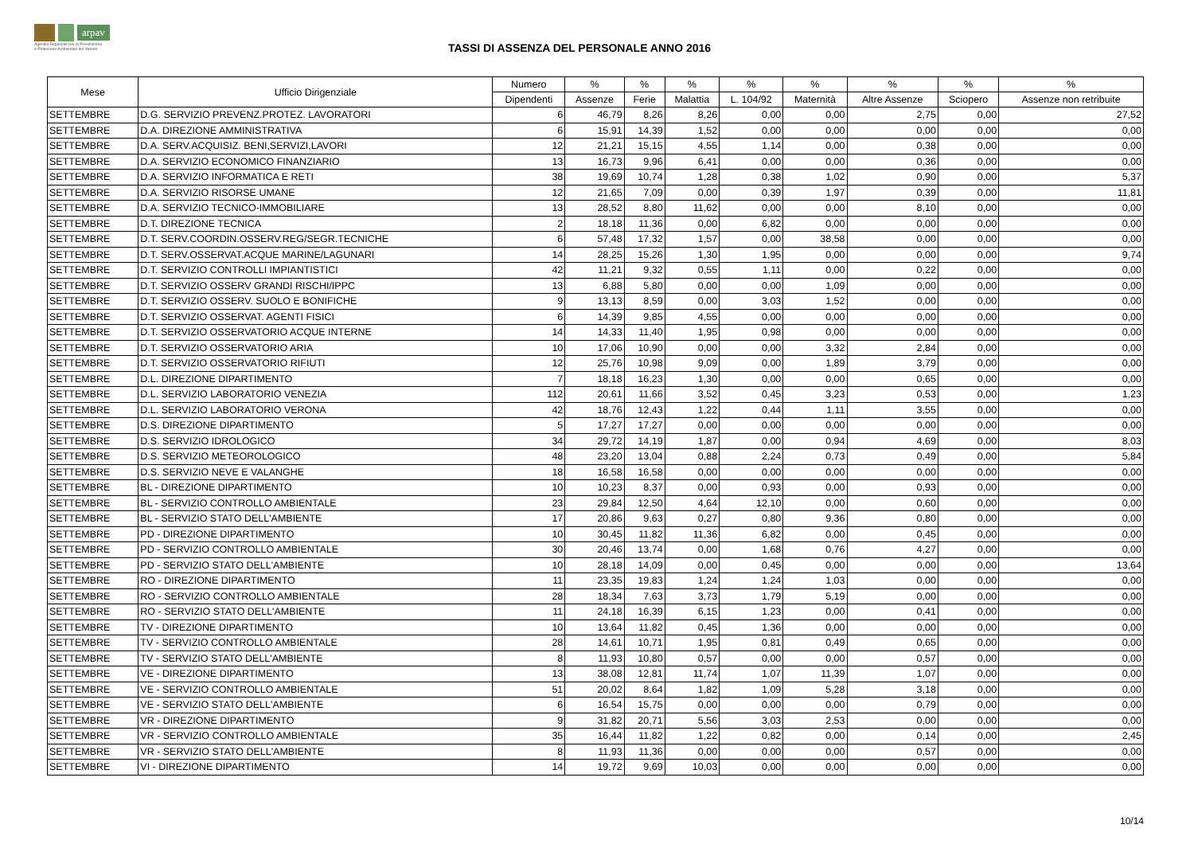arpav
Agenzia Regionale per la Prevenzione
e Protezione Ambientale del Veneto
TASSI DI ASSENZA DEL PERSONALE ANNO 2016
| Mese | Ufficio Dirigenziale | Numero | % | % | % | % | % | % | % | % |
| --- | --- | --- | --- | --- | --- | --- | --- | --- | --- | --- |
| | | Dipendenti | Assenze | Ferie | Malattia | L. 104/92 | Maternità | Altre Assenze | Sciopero | Assenze non retribuite |
| SETTEMBRE | D.G. SERVIZIO PREVENZ.PROTEZ. LAVORATORI | 6 | 46,79 | 8,26 | 8,26 | 0,00 | 0,00 | 2,75 | 0,00 | 27,52 |
| SETTEMBRE | D.A. DIREZIONE AMMINISTRATIVA | 6 | 15,91 | 14,39 | 1,52 | 0,00 | 0,00 | 0,00 | 0,00 | 0,00 |
| SETTEMBRE | D.A. SERV.ACQUISIZ. BENI,SERVIZI,LAVORI | 12 | 21,21 | 15,15 | 4,55 | 1,14 | 0,00 | 0,38 | 0,00 | 0,00 |
| SETTEMBRE | D.A. SERVIZIO ECONOMICO FINANZIARIO | 13 | 16,73 | 9,96 | 6,41 | 0,00 | 0,00 | 0,36 | 0,00 | 0,00 |
| SETTEMBRE | D.A. SERVIZIO INFORMATICA E RETI | 38 | 19,69 | 10,74 | 1,28 | 0,38 | 1,02 | 0,90 | 0,00 | 5,37 |
| SETTEMBRE | D.A. SERVIZIO RISORSE UMANE | 12 | 21,65 | 7,09 | 0,00 | 0,39 | 1,97 | 0,39 | 0,00 | 11,81 |
| SETTEMBRE | D.A. SERVIZIO TECNICO-IMMOBILIARE | 13 | 28,52 | 8,80 | 11,62 | 0,00 | 0,00 | 8,10 | 0,00 | 0,00 |
| SETTEMBRE | D.T. DIREZIONE TECNICA | 2 | 18,18 | 11,36 | 0,00 | 6,82 | 0,00 | 0,00 | 0,00 | 0,00 |
| SETTEMBRE | D.T. SERV.COORDIN.OSSERV.REG/SEGR.TECNICHE | 6 | 57,48 | 17,32 | 1,57 | 0,00 | 38,58 | 0,00 | 0,00 | 0,00 |
| SETTEMBRE | D.T. SERV.OSSERVAT.ACQUE MARINE/LAGUNARI | 14 | 28,25 | 15,26 | 1,30 | 1,95 | 0,00 | 0,00 | 0,00 | 9,74 |
| SETTEMBRE | D.T. SERVIZIO CONTROLLI IMPIANTISTICI | 42 | 11,21 | 9,32 | 0,55 | 1,11 | 0,00 | 0,22 | 0,00 | 0,00 |
| SETTEMBRE | D.T. SERVIZIO OSSERV GRANDI RISCHI/IPPC | 13 | 6,88 | 5,80 | 0,00 | 0,00 | 1,09 | 0,00 | 0,00 | 0,00 |
| SETTEMBRE | D.T. SERVIZIO OSSERV. SUOLO E BONIFICHE | 9 | 13,13 | 8,59 | 0,00 | 3,03 | 1,52 | 0,00 | 0,00 | 0,00 |
| SETTEMBRE | D.T. SERVIZIO OSSERVAT. AGENTI FISICI | 6 | 14,39 | 9,85 | 4,55 | 0,00 | 0,00 | 0,00 | 0,00 | 0,00 |
| SETTEMBRE | D.T. SERVIZIO OSSERVATORIO ACQUE INTERNE | 14 | 14,33 | 11,40 | 1,95 | 0,98 | 0,00 | 0,00 | 0,00 | 0,00 |
| SETTEMBRE | D.T. SERVIZIO OSSERVATORIO ARIA | 10 | 17,06 | 10,90 | 0,00 | 0,00 | 3,32 | 2,84 | 0,00 | 0,00 |
| SETTEMBRE | D.T. SERVIZIO OSSERVATORIO RIFIUTI | 12 | 25,76 | 10,98 | 9,09 | 0,00 | 1,89 | 3,79 | 0,00 | 0,00 |
| SETTEMBRE | D.L. DIREZIONE DIPARTIMENTO | 7 | 18,18 | 16,23 | 1,30 | 0,00 | 0,00 | 0,65 | 0,00 | 0,00 |
| SETTEMBRE | D.L. SERVIZIO LABORATORIO VENEZIA | 112 | 20,61 | 11,66 | 3,52 | 0,45 | 3,23 | 0,53 | 0,00 | 1,23 |
| SETTEMBRE | D.L. SERVIZIO LABORATORIO VERONA | 42 | 18,76 | 12,43 | 1,22 | 0,44 | 1,11 | 3,55 | 0,00 | 0,00 |
| SETTEMBRE | D.S. DIREZIONE DIPARTIMENTO | 5 | 17,27 | 17,27 | 0,00 | 0,00 | 0,00 | 0,00 | 0,00 | 0,00 |
| SETTEMBRE | D.S. SERVIZIO IDROLOGICO | 34 | 29,72 | 14,19 | 1,87 | 0,00 | 0,94 | 4,69 | 0,00 | 8,03 |
| SETTEMBRE | D.S. SERVIZIO METEOROLOGICO | 48 | 23,20 | 13,04 | 0,88 | 2,24 | 0,73 | 0,49 | 0,00 | 5,84 |
| SETTEMBRE | D.S. SERVIZIO NEVE E VALANGHE | 18 | 16,58 | 16,58 | 0,00 | 0,00 | 0,00 | 0,00 | 0,00 | 0,00 |
| SETTEMBRE | BL - DIREZIONE DIPARTIMENTO | 10 | 10,23 | 8,37 | 0,00 | 0,93 | 0,00 | 0,93 | 0,00 | 0,00 |
| SETTEMBRE | BL - SERVIZIO CONTROLLO AMBIENTALE | 23 | 29,84 | 12,50 | 4,64 | 12,10 | 0,00 | 0,60 | 0,00 | 0,00 |
| SETTEMBRE | BL - SERVIZIO STATO DELL'AMBIENTE | 17 | 20,86 | 9,63 | 0,27 | 0,80 | 9,36 | 0,80 | 0,00 | 0,00 |
| SETTEMBRE | PD - DIREZIONE DIPARTIMENTO | 10 | 30,45 | 11,82 | 11,36 | 6,82 | 0,00 | 0,45 | 0,00 | 0,00 |
| SETTEMBRE | PD - SERVIZIO CONTROLLO AMBIENTALE | 30 | 20,46 | 13,74 | 0,00 | 1,68 | 0,76 | 4,27 | 0,00 | 0,00 |
| SETTEMBRE | PD - SERVIZIO STATO DELL'AMBIENTE | 10 | 28,18 | 14,09 | 0,00 | 0,45 | 0,00 | 0,00 | 0,00 | 13,64 |
| SETTEMBRE | RO - DIREZIONE DIPARTIMENTO | 11 | 23,35 | 19,83 | 1,24 | 1,24 | 1,03 | 0,00 | 0,00 | 0,00 |
| SETTEMBRE | RO - SERVIZIO CONTROLLO AMBIENTALE | 28 | 18,34 | 7,63 | 3,73 | 1,79 | 5,19 | 0,00 | 0,00 | 0,00 |
| SETTEMBRE | RO - SERVIZIO STATO DELL'AMBIENTE | 11 | 24,18 | 16,39 | 6,15 | 1,23 | 0,00 | 0,41 | 0,00 | 0,00 |
| SETTEMBRE | TV - DIREZIONE DIPARTIMENTO | 10 | 13,64 | 11,82 | 0,45 | 1,36 | 0,00 | 0,00 | 0,00 | 0,00 |
| SETTEMBRE | TV - SERVIZIO CONTROLLO AMBIENTALE | 28 | 14,61 | 10,71 | 1,95 | 0,81 | 0,49 | 0,65 | 0,00 | 0,00 |
| SETTEMBRE | TV - SERVIZIO STATO DELL'AMBIENTE | 8 | 11,93 | 10,80 | 0,57 | 0,00 | 0,00 | 0,57 | 0,00 | 0,00 |
| SETTEMBRE | VE - DIREZIONE DIPARTIMENTO | 13 | 38,08 | 12,81 | 11,74 | 1,07 | 11,39 | 1,07 | 0,00 | 0,00 |
| SETTEMBRE | VE - SERVIZIO CONTROLLO AMBIENTALE | 51 | 20,02 | 8,64 | 1,82 | 1,09 | 5,28 | 3,18 | 0,00 | 0,00 |
| SETTEMBRE | VE - SERVIZIO STATO DELL'AMBIENTE | 6 | 16,54 | 15,75 | 0,00 | 0,00 | 0,00 | 0,79 | 0,00 | 0,00 |
| SETTEMBRE | VR - DIREZIONE DIPARTIMENTO | 9 | 31,82 | 20,71 | 5,56 | 3,03 | 2,53 | 0,00 | 0,00 | 0,00 |
| SETTEMBRE | VR - SERVIZIO CONTROLLO AMBIENTALE | 35 | 16,44 | 11,82 | 1,22 | 0,82 | 0,00 | 0,14 | 0,00 | 2,45 |
| SETTEMBRE | VR - SERVIZIO STATO DELL'AMBIENTE | 8 | 11,93 | 11,36 | 0,00 | 0,00 | 0,00 | 0,57 | 0,00 | 0,00 |
| SETTEMBRE | VI - DIREZIONE DIPARTIMENTO | 14 | 19,72 | 9,69 | 10,03 | 0,00 | 0,00 | 0,00 | 0,00 | 0,00 |
10/14